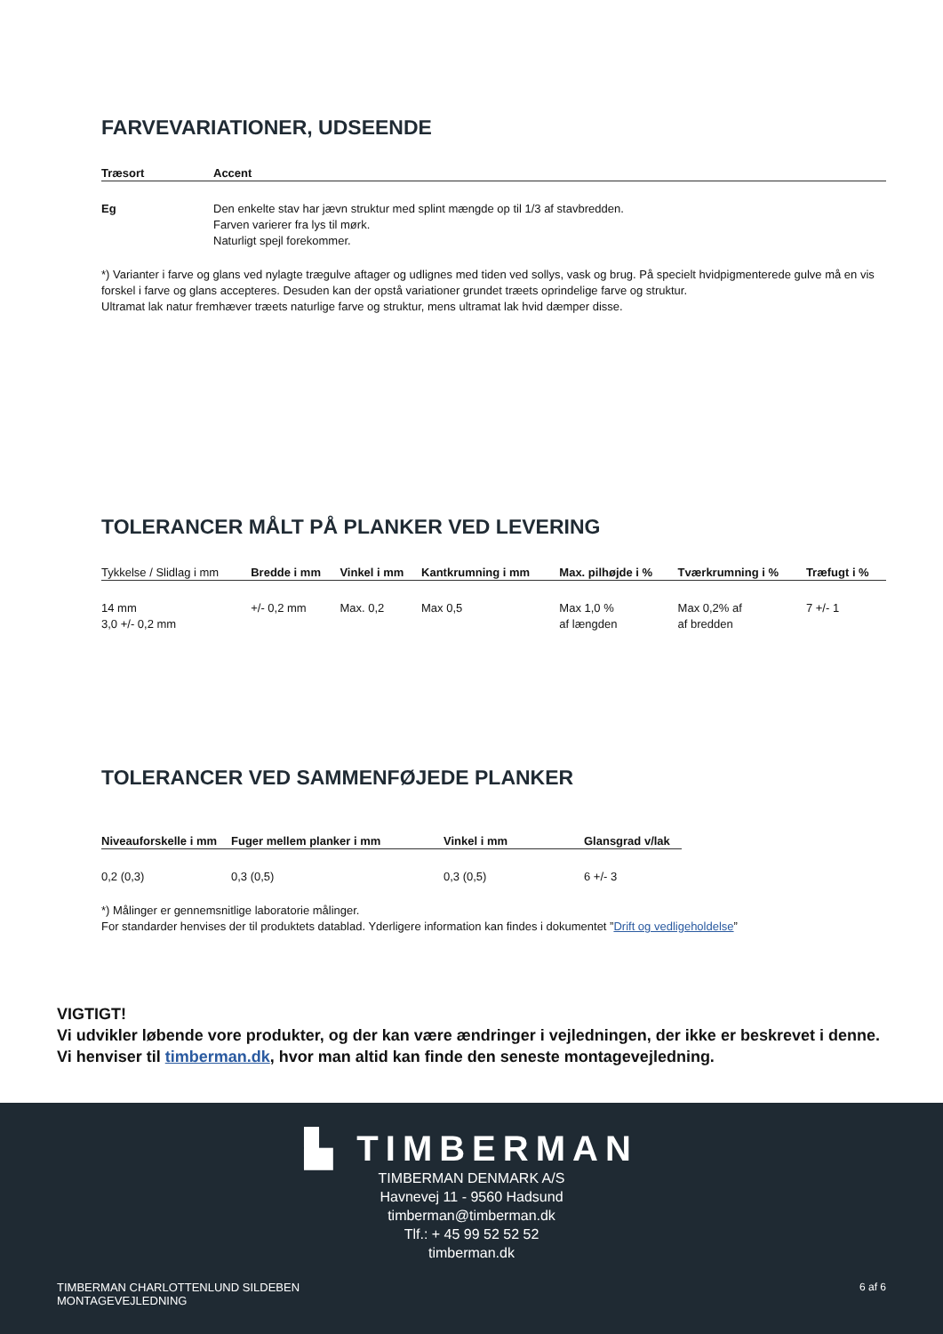FARVEVARIATIONER, UDSEENDE
| Træsort | Accent |
| --- | --- |
| Eg | Den enkelte stav har jævn struktur med splint mængde op til 1/3 af stavbredden. Farven varierer fra lys til mørk. Naturligt spejl forekommer. |
*) Varianter i farve og glans ved nylagte trægulve aftager og udlignes med tiden ved sollys, vask og brug. På specielt hvidpigmenterede gulve må en vis forskel i farve og glans accepteres. Desuden kan der opstå variationer grundet træets oprindelige farve og struktur.
Ultramat lak natur fremhæver træets naturlige farve og struktur, mens ultramat lak hvid dæmper disse.
TOLERANCER MÅLT PÅ PLANKER VED LEVERING
| Tykkelse / Slidlag i mm | Bredde i mm | Vinkel i mm | Kantkrumning i mm | Max. pilhøjde i % | Tværkrumning i % | Træfugt i % |
| --- | --- | --- | --- | --- | --- | --- |
| 14 mm 3,0 +/- 0,2 mm | +/- 0,2 mm | Max. 0,2 | Max 0,5 | Max 1,0 % af længden | Max 0,2% af af bredden | 7 +/- 1 |
TOLERANCER VED SAMMENFØJEDE PLANKER
| Niveauforskelle i mm | Fuger mellem planker i mm | Vinkel i mm | Glansgrad v/lak |
| --- | --- | --- | --- |
| 0,2 (0,3) | 0,3 (0,5) | 0,3 (0,5) | 6 +/- 3 |
*) Målinger er gennemsnitlige laboratorie målinger.
For standarder henvises der til produktets datablad. Yderligere information kan findes i dokumentet ”Drift og vedligeholdelse”
VIGTIGT!
Vi udvikler løbende vore produkter, og der kan være ændringer i vejledningen, der ikke er beskrevet i denne.
Vi henviser til timberman.dk, hvor man altid kan finde den seneste montagevejledning.
▙ TIMBERMAN
TIMBERMAN DENMARK A/S
Havnevej 11 - 9560 Hadsund
timberman@timberman.dk
Tlf.: + 45 99 52 52 52
timberman.dk
TIMBERMAN CHARLOTTENLUND SILDEBEN
MONTAGEVEJLEDNING
6 af 6